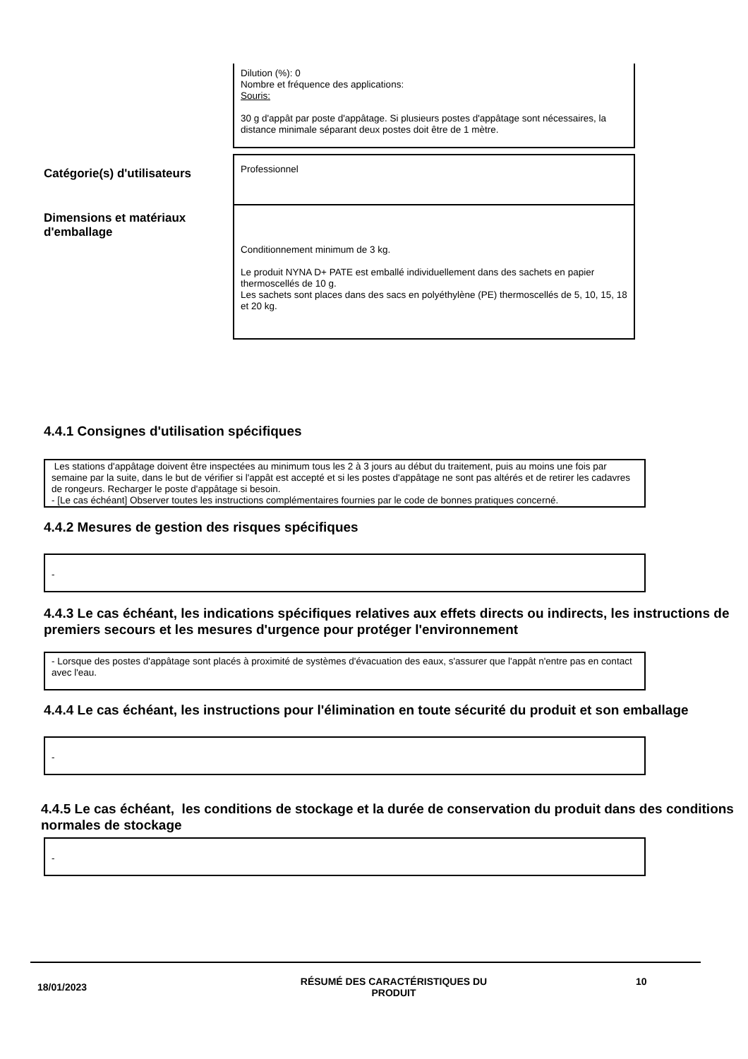Dilution (%): 0
Nombre et fréquence des applications:
Souris:
30 g d'appât par poste d'appâtage. Si plusieurs postes d'appâtage sont nécessaires, la distance minimale séparant deux postes doit être de 1 mètre.
Catégorie(s) d'utilisateurs
Professionnel
Dimensions et matériaux d'emballage
Conditionnement minimum de 3 kg.
Le produit NYNA D+ PATE est emballé individuellement dans des sachets en papier thermoscellés de 10 g.
Les sachets sont places dans des sacs en polyéthylène (PE) thermoscellés de 5, 10, 15, 18 et 20 kg.
4.4.1 Consignes d'utilisation spécifiques
Les stations d'appâtage doivent être inspectées au minimum tous les 2 à 3 jours au début du traitement, puis au moins une fois par semaine par la suite, dans le but de vérifier si l'appât est accepté et si les postes d'appâtage ne sont pas altérés et de retirer les cadavres de rongeurs. Recharger le poste d'appâtage si besoin.
- [Le cas échéant] Observer toutes les instructions complémentaires fournies par le code de bonnes pratiques concerné.
4.4.2 Mesures de gestion des risques spécifiques
-
4.4.3 Le cas échéant, les indications spécifiques relatives aux effets directs ou indirects, les instructions de premiers secours et les mesures d'urgence pour protéger l'environnement
- Lorsque des postes d'appâtage sont placés à proximité de systèmes d'évacuation des eaux, s'assurer que l'appât n'entre pas en contact avec l'eau.
4.4.4 Le cas échéant, les instructions pour l'élimination en toute sécurité du produit et son emballage
-
4.4.5 Le cas échéant, les conditions de stockage et la durée de conservation du produit dans des conditions normales de stockage
-
18/01/2023
RÉSUMÉ DES CARACTÉRISTIQUES DU PRODUIT
10